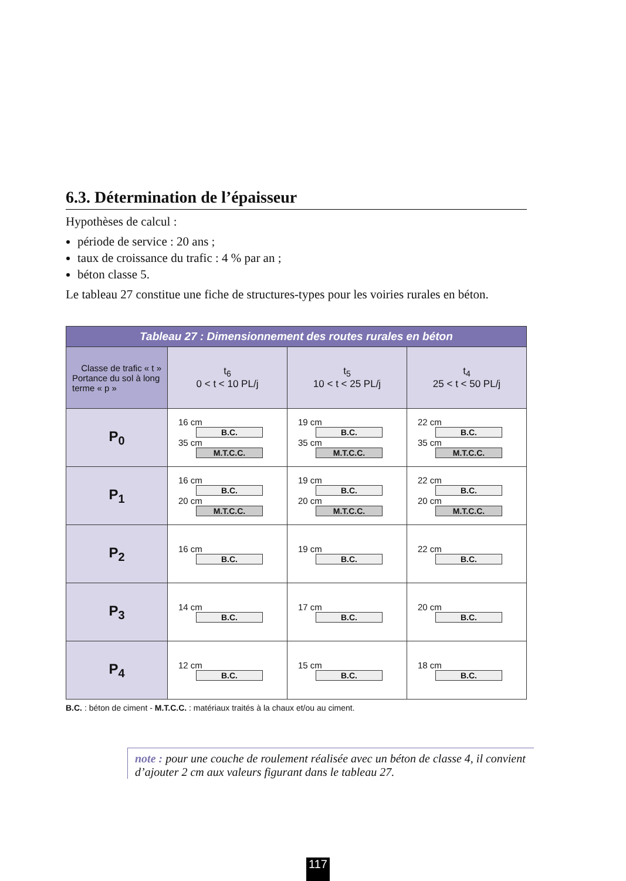6.3. Détermination de l’épaisseur
Hypothèses de calcul :
période de service : 20 ans ;
taux de croissance du trafic : 4 % par an ;
béton classe 5.
Le tableau 27 constitue une fiche de structures-types pour les voiries rurales en béton.
| Tableau 27 : Dimensionnement des routes rurales en béton | | | |
| --- | --- | --- | --- |
| Classe de trafic « t » Portance du sol à long terme « p » | t<sub>6</sub> 0 < t < 10 PL/j | t<sub>5</sub> 10 < t < 25 PL/j | t<sub>4</sub> 25 < t < 50 PL/j |
| P<sub>0</sub> | 16 cm B.C. 35 cm M.T.C.C. | 19 cm B.C. 35 cm M.T.C.C. | 22 cm B.C. 35 cm M.T.C.C. |
| P<sub>1</sub> | 16 cm B.C. 20 cm M.T.C.C. | 19 cm B.C. 20 cm M.T.C.C. | 22 cm B.C. 20 cm M.T.C.C. |
| P<sub>2</sub> | 16 cm B.C. | 19 cm B.C. | 22 cm B.C. |
| P<sub>3</sub> | 14 cm B.C. | 17 cm B.C. | 20 cm B.C. |
| P<sub>4</sub> | 12 cm B.C. | 15 cm B.C. | 18 cm B.C. |
B.C. : béton de ciment - M.T.C.C. : matériaux traités à la chaux et/ou au ciment.
note : pour une couche de roulement réalisée avec un béton de classe 4, il convient d’ajouter 2 cm aux valeurs figurant dans le tableau 27.
117